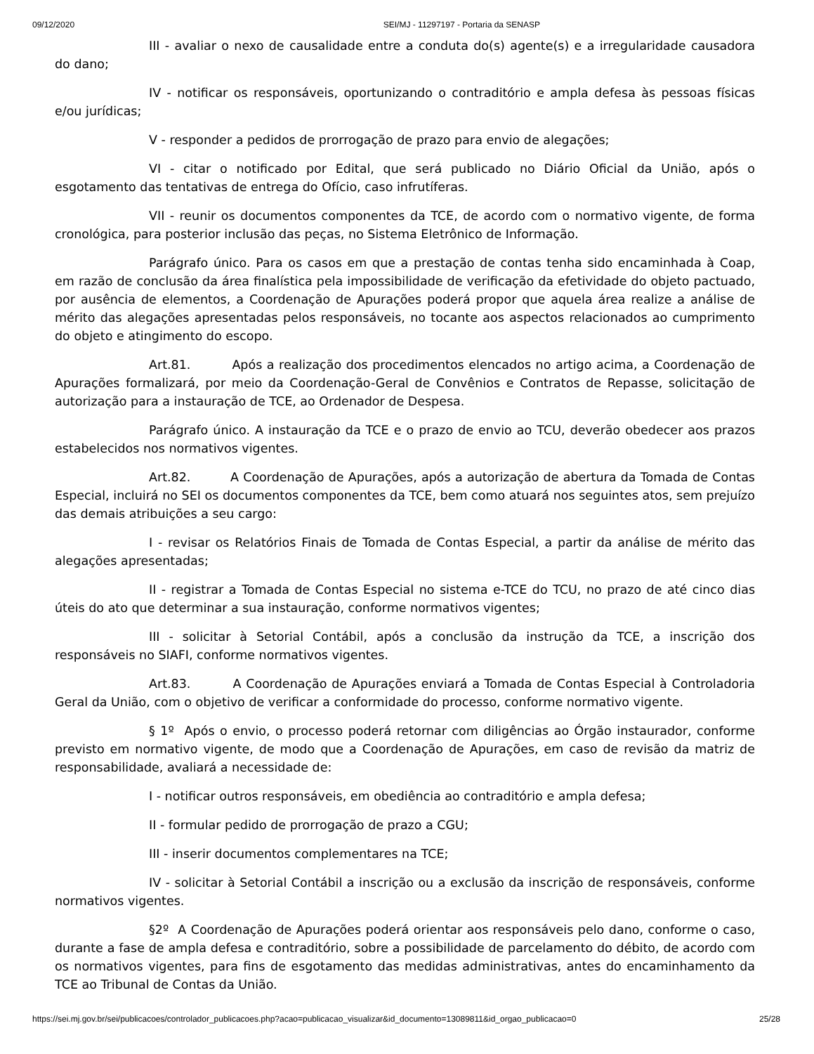09/12/2020 SEI/MJ - 11297197 - Portaria da SENASP
III - avaliar o nexo de causalidade entre a conduta do(s) agente(s) e a irregularidade causadora do dano;
IV - notificar os responsáveis, oportunizando o contraditório e ampla defesa às pessoas físicas e/ou jurídicas;
V - responder a pedidos de prorrogação de prazo para envio de alegações;
VI - citar o notificado por Edital, que será publicado no Diário Oficial da União, após o esgotamento das tentativas de entrega do Ofício, caso infrutíferas.
VII - reunir os documentos componentes da TCE, de acordo com o normativo vigente, de forma cronológica, para posterior inclusão das peças, no Sistema Eletrônico de Informação.
Parágrafo único. Para os casos em que a prestação de contas tenha sido encaminhada à Coap, em razão de conclusão da área finalística pela impossibilidade de verificação da efetividade do objeto pactuado, por ausência de elementos, a Coordenação de Apurações poderá propor que aquela área realize a análise de mérito das alegações apresentadas pelos responsáveis, no tocante aos aspectos relacionados ao cumprimento do objeto e atingimento do escopo.
Art.81. Após a realização dos procedimentos elencados no artigo acima, a Coordenação de Apurações formalizará, por meio da Coordenação-Geral de Convênios e Contratos de Repasse, solicitação de autorização para a instauração de TCE, ao Ordenador de Despesa.
Parágrafo único. A instauração da TCE e o prazo de envio ao TCU, deverão obedecer aos prazos estabelecidos nos normativos vigentes.
Art.82. A Coordenação de Apurações, após a autorização de abertura da Tomada de Contas Especial, incluirá no SEI os documentos componentes da TCE, bem como atuará nos seguintes atos, sem prejuízo das demais atribuições a seu cargo:
I - revisar os Relatórios Finais de Tomada de Contas Especial, a partir da análise de mérito das alegações apresentadas;
II - registrar a Tomada de Contas Especial no sistema e-TCE do TCU, no prazo de até cinco dias úteis do ato que determinar a sua instauração, conforme normativos vigentes;
III - solicitar à Setorial Contábil, após a conclusão da instrução da TCE, a inscrição dos responsáveis no SIAFI, conforme normativos vigentes.
Art.83. A Coordenação de Apurações enviará a Tomada de Contas Especial à Controladoria Geral da União, com o objetivo de verificar a conformidade do processo, conforme normativo vigente.
§ 1º Após o envio, o processo poderá retornar com diligências ao Órgão instaurador, conforme previsto em normativo vigente, de modo que a Coordenação de Apurações, em caso de revisão da matriz de responsabilidade, avaliará a necessidade de:
I - notificar outros responsáveis, em obediência ao contraditório e ampla defesa;
II - formular pedido de prorrogação de prazo a CGU;
III - inserir documentos complementares na TCE;
IV - solicitar à Setorial Contábil a inscrição ou a exclusão da inscrição de responsáveis, conforme normativos vigentes.
§2º A Coordenação de Apurações poderá orientar aos responsáveis pelo dano, conforme o caso, durante a fase de ampla defesa e contraditório, sobre a possibilidade de parcelamento do débito, de acordo com os normativos vigentes, para fins de esgotamento das medidas administrativas, antes do encaminhamento da TCE ao Tribunal de Contas da União.
https://sei.mj.gov.br/sei/publicacoes/controlador_publicacoes.php?acao=publicacao_visualizar&id_documento=13089811&id_orgao_publicacao=0 25/28